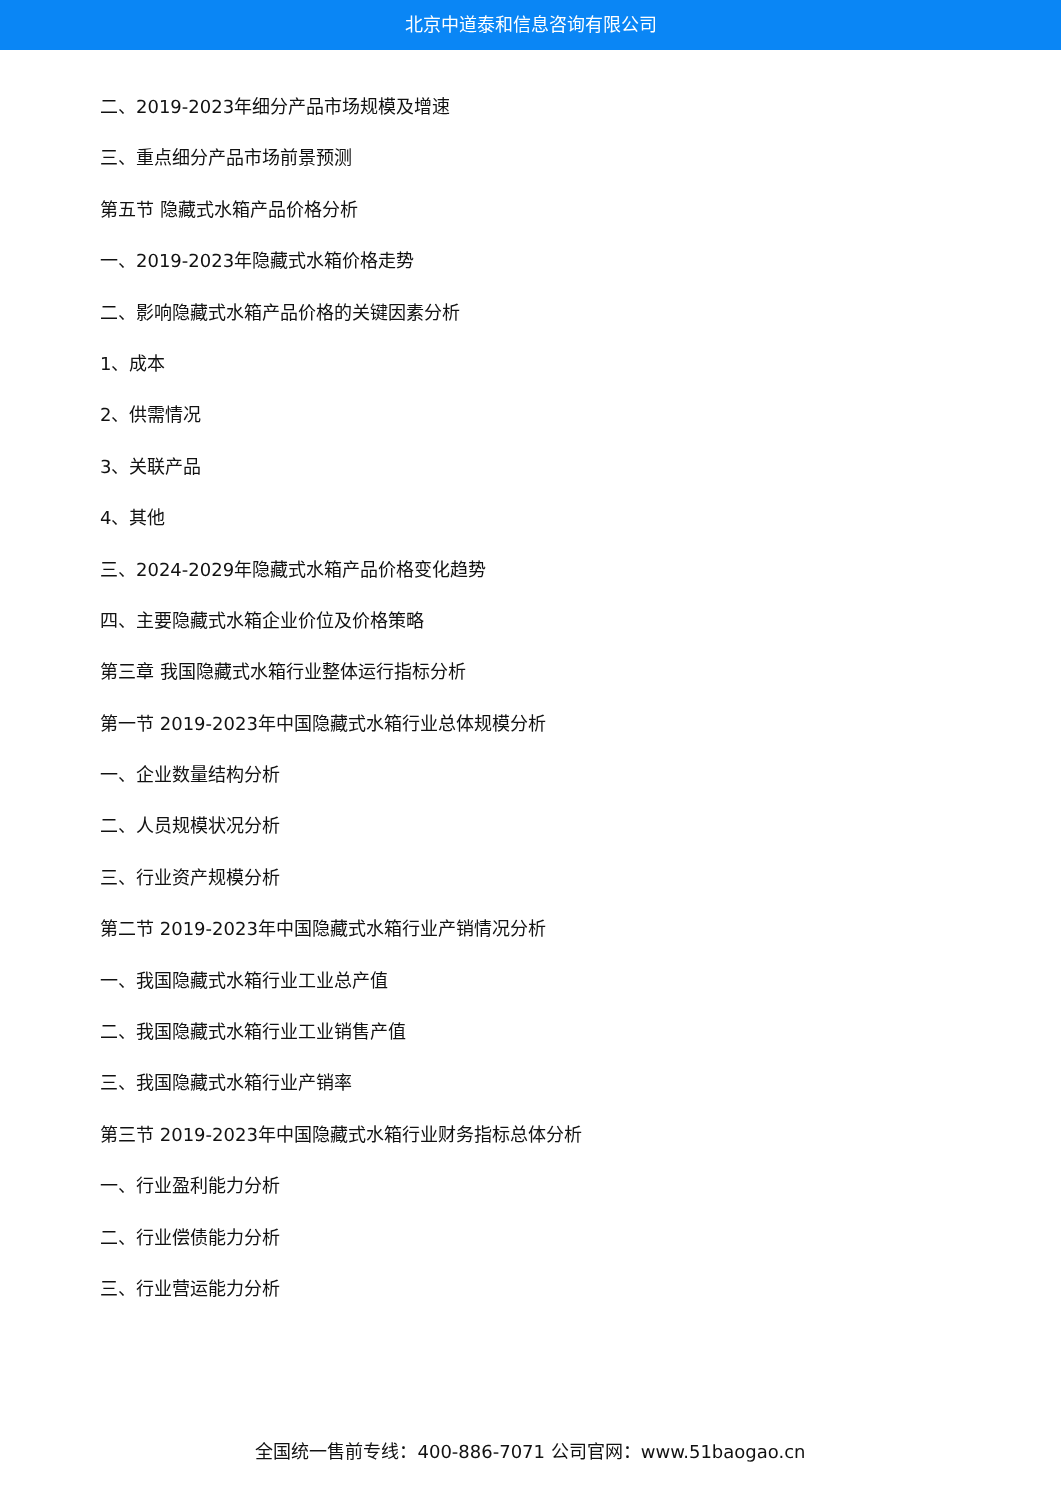北京中道泰和信息咨询有限公司
二、2019-2023年细分产品市场规模及增速
三、重点细分产品市场前景预测
第五节 隐藏式水箱产品价格分析
一、2019-2023年隐藏式水箱价格走势
二、影响隐藏式水箱产品价格的关键因素分析
1、成本
2、供需情况
3、关联产品
4、其他
三、2024-2029年隐藏式水箱产品价格变化趋势
四、主要隐藏式水箱企业价位及价格策略
第三章 我国隐藏式水箱行业整体运行指标分析
第一节 2019-2023年中国隐藏式水箱行业总体规模分析
一、企业数量结构分析
二、人员规模状况分析
三、行业资产规模分析
第二节 2019-2023年中国隐藏式水箱行业产销情况分析
一、我国隐藏式水箱行业工业总产值
二、我国隐藏式水箱行业工业销售产值
三、我国隐藏式水箱行业产销率
第三节 2019-2023年中国隐藏式水箱行业财务指标总体分析
一、行业盈利能力分析
二、行业偿债能力分析
三、行业营运能力分析
全国统一售前专线：400-886-7071 公司官网：www.51baogao.cn